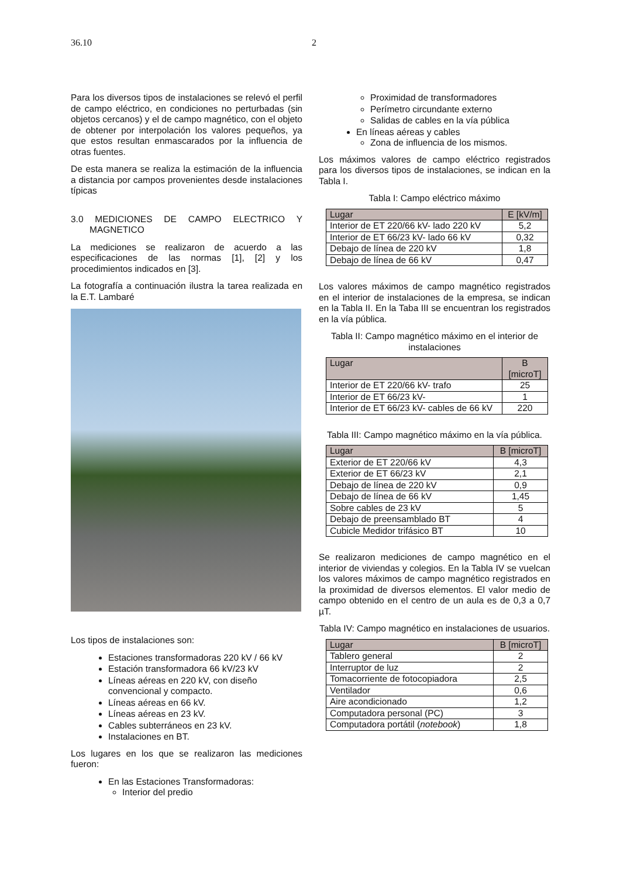36.10 2
Para los diversos tipos de instalaciones se relevó el perfil de campo eléctrico, en condiciones no perturbadas (sin objetos cercanos) y el de campo magnético, con el objeto de obtener por interpolación los valores pequeños, ya que estos resultan enmascarados por la influencia de otras fuentes.
De esta manera se realiza la estimación de la influencia a distancia por campos provenientes desde instalaciones típicas
3.0 MEDICIONES DE CAMPO ELECTRICO Y MAGNETICO
La mediciones se realizaron de acuerdo a las especificaciones de las normas [1], [2] y los procedimientos indicados en [3].
La fotografía a continuación ilustra la tarea realizada en la E.T. Lambaré
Los tipos de instalaciones son:
Estaciones transformadoras 220 kV / 66 kV
Estación transformadora 66 kV/23 kV
Líneas aéreas en 220 kV, con diseño convencional y compacto.
Líneas aéreas en 66 kV.
Líneas aéreas en 23 kV.
Cables subterráneos en 23 kV.
Instalaciones en BT.
Los lugares en los que se realizaron las mediciones fueron:
En las Estaciones Transformadoras:
Interior del predio
Proximidad de transformadores
Perímetro circundante externo
Salidas de cables en la vía pública
En líneas aéreas y cables
Zona de influencia de los mismos.
Los máximos valores de campo eléctrico registrados para los diversos tipos de instalaciones, se indican en la Tabla I.
Tabla I: Campo eléctrico máximo
| Lugar | E [kV/m] |
| --- | --- |
| Interior de ET 220/66 kV- lado 220 kV | 5,2 |
| Interior de ET 66/23 kV- lado 66 kV | 0,32 |
| Debajo de línea de 220 kV | 1,8 |
| Debajo de línea de 66 kV | 0,47 |
Los valores máximos de campo magnético registrados en el interior de instalaciones de la empresa, se indican en la Tabla II. En la Taba III se encuentran los registrados en la vía pública.
Tabla II: Campo magnético máximo en el interior de instalaciones
| Lugar | B [microT] |
| --- | --- |
| Interior de ET 220/66 kV- trafo | 25 |
| Interior de ET 66/23 kV- | 1 |
| Interior de ET 66/23 kV- cables de 66 kV | 220 |
Tabla III: Campo magnético máximo en la vía pública.
| Lugar | B [microT] |
| --- | --- |
| Exterior de ET 220/66 kV | 4,3 |
| Exterior de ET 66/23 kV | 2,1 |
| Debajo de línea de 220 kV | 0,9 |
| Debajo de línea de 66 kV | 1,45 |
| Sobre cables de 23 kV | 5 |
| Debajo de preensamblado BT | 4 |
| Cubicle Medidor trifásico BT | 10 |
Se realizaron mediciones de campo magnético en el interior de viviendas y colegios. En la Tabla IV se vuelcan los valores máximos de campo magnético registrados en la proximidad de diversos elementos. El valor medio de campo obtenido en el centro de un aula es de 0,3 a 0,7 µT.
Tabla IV: Campo magnético en instalaciones de usuarios.
| Lugar | B [microT] |
| --- | --- |
| Tablero general | 2 |
| Interruptor de luz | 2 |
| Tomacorriente de fotocopiadora | 2,5 |
| Ventilador | 0,6 |
| Aire acondicionado | 1,2 |
| Computadora personal (PC) | 3 |
| Computadora portátil ( notebook ) | 1,8 |